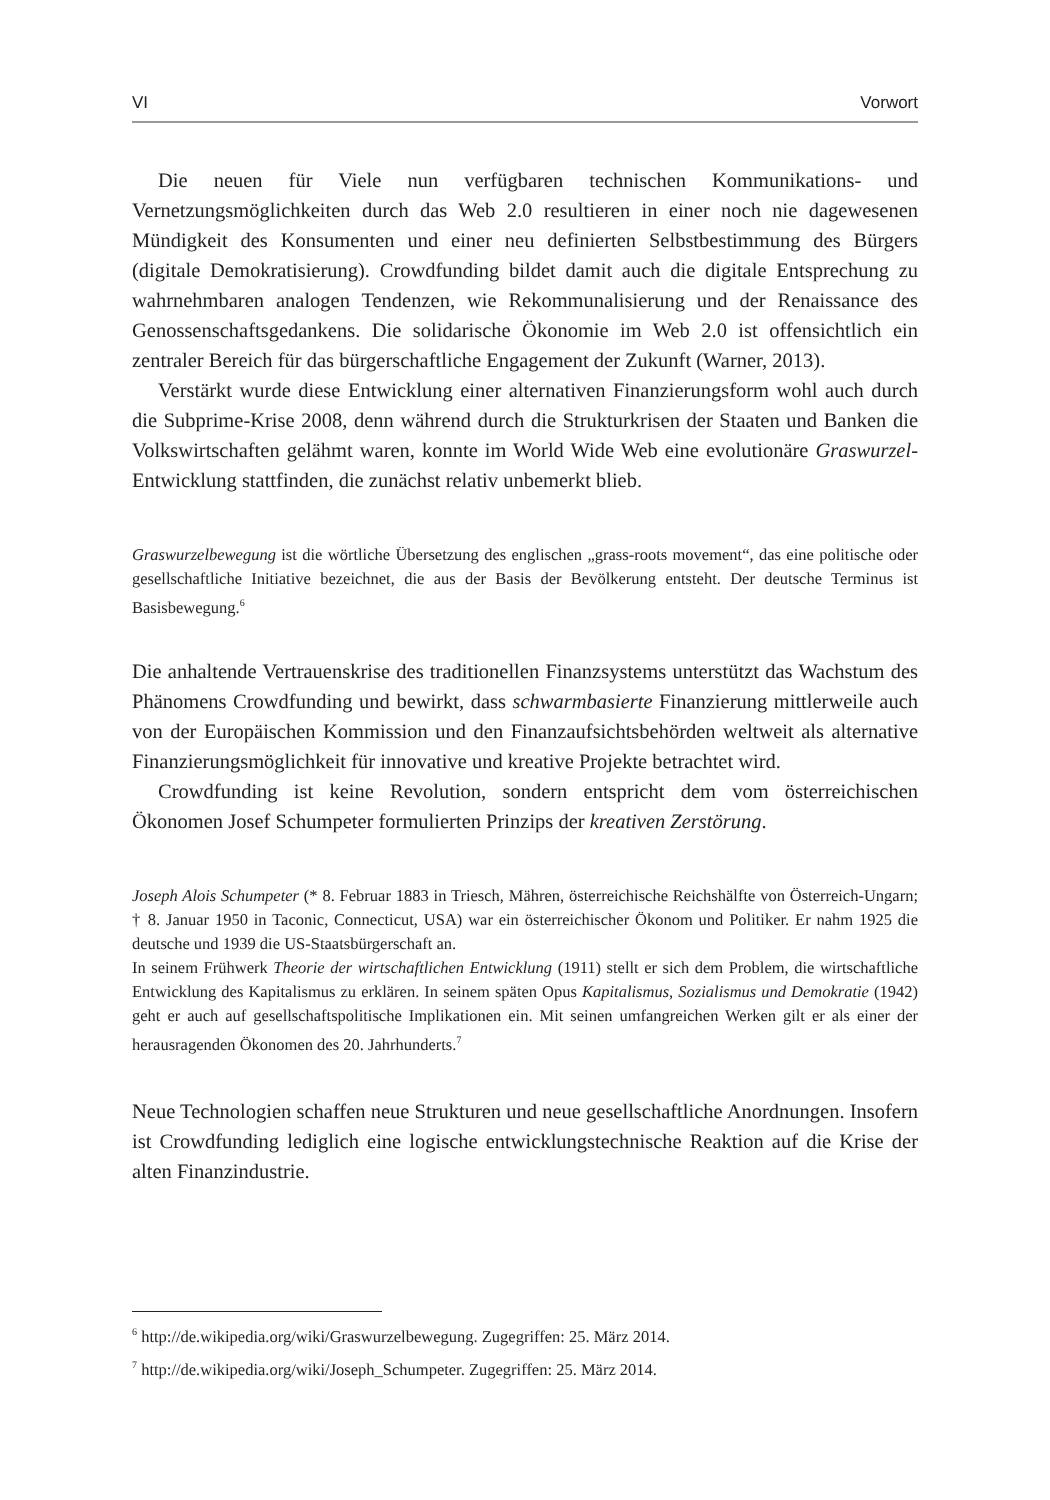VI Vorwort
Die neuen für Viele nun verfügbaren technischen Kommunikations- und Vernetzungsmöglichkeiten durch das Web 2.0 resultieren in einer noch nie dagewesenen Mündigkeit des Konsumenten und einer neu definierten Selbstbestimmung des Bürgers (digitale Demokratisierung). Crowdfunding bildet damit auch die digitale Entsprechung zu wahrnehmbaren analogen Tendenzen, wie Rekommunalisierung und der Renaissance des Genossenschaftsgedankens. Die solidarische Ökonomie im Web 2.0 ist offensichtlich ein zentraler Bereich für das bürgerschaftliche Engagement der Zukunft (Warner, 2013).
Verstärkt wurde diese Entwicklung einer alternativen Finanzierungsform wohl auch durch die Subprime-Krise 2008, denn während durch die Strukturkrisen der Staaten und Banken die Volkswirtschaften gelähmt waren, konnte im World Wide Web eine evolutionäre Graswurzel-Entwicklung stattfinden, die zunächst relativ unbemerkt blieb.
Graswurzelbewegung ist die wörtliche Übersetzung des englischen „grass-roots movement“, das eine politische oder gesellschaftliche Initiative bezeichnet, die aus der Basis der Bevölkerung entsteht. Der deutsche Terminus ist Basisbewegung.<sup>6</sup>
Die anhaltende Vertrauenskrise des traditionellen Finanzsystems unterstützt das Wachstum des Phänomens Crowdfunding und bewirkt, dass schwarmbasierte Finanzierung mittlerweile auch von der Europäischen Kommission und den Finanzaufsichtsbehörden weltweit als alternative Finanzierungsmöglichkeit für innovative und kreative Projekte betrachtet wird.
Crowdfunding ist keine Revolution, sondern entspricht dem vom österreichischen Ökonomen Josef Schumpeter formulierten Prinzips der kreativen Zerstörung.
Joseph Alois Schumpeter (* 8. Februar 1883 in Triesch, Mähren, österreichische Reichshälfte von Österreich-Ungarn; † 8. Januar 1950 in Taconic, Connecticut, USA) war ein österreichischer Ökonom und Politiker. Er nahm 1925 die deutsche und 1939 die US-Staatsbürgerschaft an.
In seinem Frühwerk Theorie der wirtschaftlichen Entwicklung (1911) stellt er sich dem Problem, die wirtschaftliche Entwicklung des Kapitalismus zu erklären. In seinem späten Opus Kapitalismus, Sozialismus und Demokratie (1942) geht er auch auf gesellschaftspolitische Implikationen ein. Mit seinen umfangreichen Werken gilt er als einer der herausragenden Ökonomen des 20. Jahrhunderts.<sup>7</sup>
Neue Technologien schaffen neue Strukturen und neue gesellschaftliche Anordnungen. Insofern ist Crowdfunding lediglich eine logische entwicklungstechnische Reaktion auf die Krise der alten Finanzindustrie.
<sup>6</sup> http://de.wikipedia.org/wiki/Graswurzelbewegung. Zugegriffen: 25. März 2014.
<sup>7</sup> http://de.wikipedia.org/wiki/Joseph_Schumpeter. Zugegriffen: 25. März 2014.